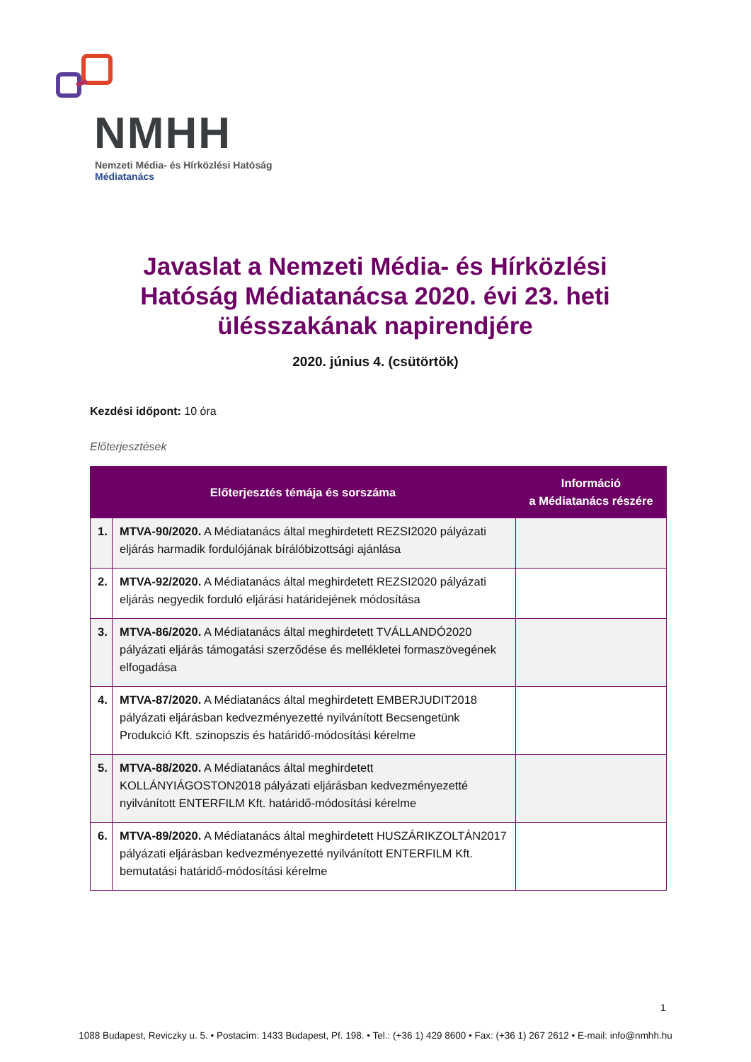NMHH
Nemzeti Média- és Hírközlési Hatóság
Médiatanács
Javaslat a Nemzeti Média- és Hírközlési Hatóság Médiatanácsa 2020. évi 23. heti ülésszakának napirendjére
2020. június 4. (csütörtök)
Kezdési időpont: 10 óra
Előterjesztések
| Előterjesztés témája és sorszáma | | Információ a Médiatanács részére |
| --- | --- | --- |
| 1. | MTVA-90/2020. A Médiatanács által meghirdetett REZSI2020 pályázati eljárás harmadik fordulójának bírálóbizottsági ajánlása | |
| 2. | MTVA-92/2020. A Médiatanács által meghirdetett REZSI2020 pályázati eljárás negyedik forduló eljárási határidejének módosítása | |
| 3. | MTVA-86/2020. A Médiatanács által meghirdetett TVÁLLANDÓ2020 pályázati eljárás támogatási szerződése és mellékletei formaszövegének elfogadása | |
| 4. | MTVA-87/2020. A Médiatanács által meghirdetett EMBERJUDIT2018 pályázati eljárásban kedvezményezetté nyilvánított Becsengetünk Produkció Kft. szinopszis és határidő-módosítási kérelme | |
| 5. | MTVA-88/2020. A Médiatanács által meghirdetett KOLLÁNYIÁGOSTON2018 pályázati eljárásban kedvezményezetté nyilvánított ENTERFILM Kft. határidő-módosítási kérelme | |
| 6. | MTVA-89/2020. A Médiatanács által meghirdetett HUSZÁRIKZOLTÁN2017 pályázati eljárásban kedvezményezetté nyilvánított ENTERFILM Kft. bemutatási határidő-módosítási kérelme | |
1
1088 Budapest, Reviczky u. 5. • Postacím: 1433 Budapest, Pf. 198. • Tel.: (+36 1) 429 8600 • Fax: (+36 1) 267 2612 • E-mail: info@nmhh.hu